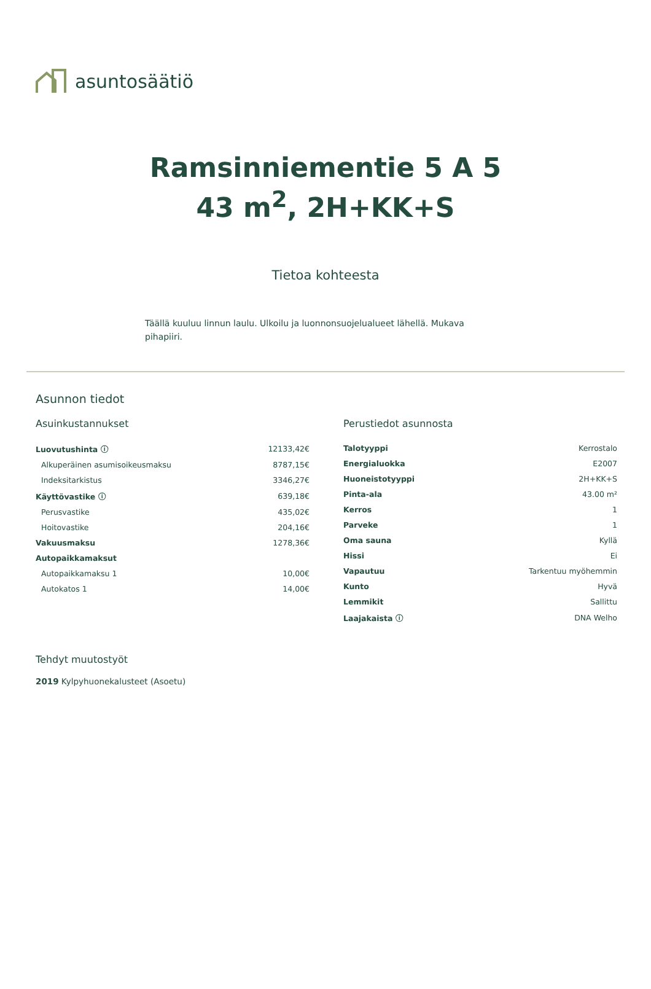asuntosäätiö
Ramsinniementie 5 A 5
43 m<sup>2</sup>, 2H+KK+S
Tietoa kohteesta
Täällä kuuluu linnun laulu. Ulkoilu ja luonnonsuojelualueet lähellä. Mukava pihapiiri.
Asunnon tiedot
Asuinkustannukset
| Luovutushinta ⓘ | 12133,42€ |
| Alkuperäinen asumisoikeusmaksu | 8787,15€ |
| Indeksitarkistus | 3346,27€ |
| Käyttövastike ⓘ | 639,18€ |
| Perusvastike | 435,02€ |
| Hoitovastike | 204,16€ |
| Vakuusmaksu | 1278,36€ |
| Autopaikkamaksut | |
| Autopaikkamaksu 1 | 10,00€ |
| Autokatos 1 | 14,00€ |
Perustiedot asunnosta
| Talotyyppi | Kerrostalo |
| Energialuokka | E2007 |
| Huoneistotyyppi | 2H+KK+S |
| Pinta-ala | 43.00 m² |
| Kerros | 1 |
| Parveke | 1 |
| Oma sauna | Kyllä |
| Hissi | Ei |
| Vapautuu | Tarkentuu myöhemmin |
| Kunto | Hyvä |
| Lemmikit | Sallittu |
| Laajakaista ⓘ | DNA Welho |
Tehdyt muutostyöt
2019 Kylpyhuonekalusteet (Asoetu)